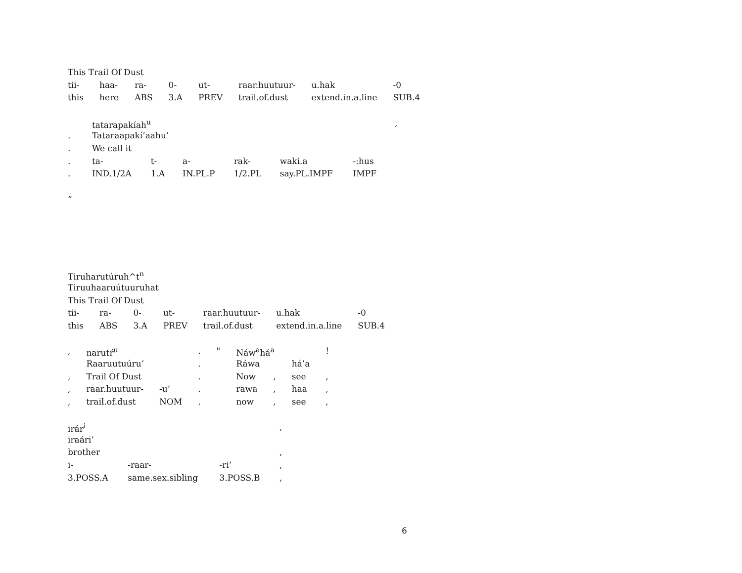This Trail Of Dust
| tii- | haa- | ra- | 0- | ut- | raar.huutuur- | u.hak | -0 |
| this | here | ABS | 3.A | PREV | trail.of.dust | extend.in.a.line | SUB.4 |
| | tatarapakíah<sup>u</sup> | | | | | | , |
| . | Tataraapakí’aahu’ | | | | | | |
| . | We call it | | | | | | |
| . | ta- | t- | a- | rak- | waki.a | -:hus | |
| . | IND.1/2A | 1.A | IN.PL.P | 1/2.PL | say.PL.IMPF | IMPF | |
“
Tiruharutúruh^t<sup>n</sup>
Tiruuhaaruútuuruhat
This Trail Of Dust
| tii- | ra- | 0- | ut- | raar.huutuur- | u.hak | -0 |
| this | ABS | 3.A | PREV | trail.of.dust | extend.in.a.line | SUB.4 |
| , | narutŕ<sup>u</sup> | | . | " | Náw<sup>a</sup>há<sup>a</sup> | | | ! |
| | Raaruutuúru’ | | . | | Ráwa | | há’a | |
| , | Trail Of Dust | | . | | Now | , | see | , |
| , | raar.huutuur- | -u’ | . | | rawa | , | haa | , |
| , | trail.of.dust | NOM | . | | now | , | see | , |
| irár<sup>i</sup> | | | , |
| iraári’ | | | |
| brother | | | , |
| i- | -raar- | -ri’ | , |
| 3.POSS.A | same.sex.sibling | 3.POSS.B | , |
6